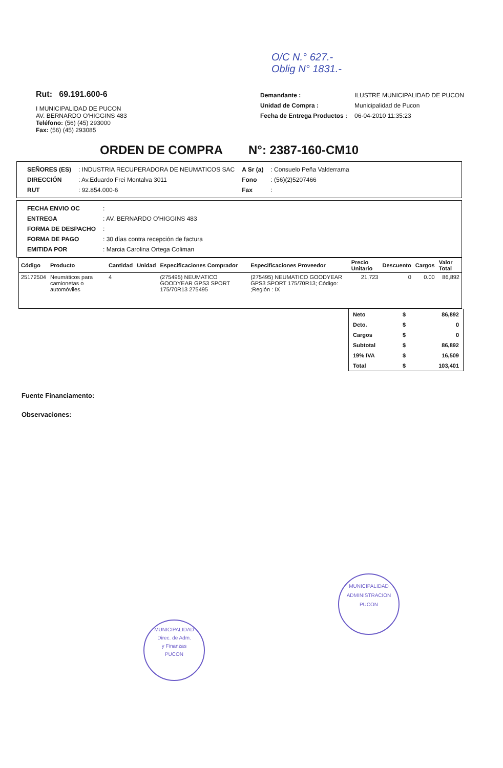O/C N.° 627.-
Oblig N° 1831.-
Rut: 69.191.600-6
I MUNICIPALIDAD DE PUCON
AV. BERNARDO O'HIGGINS 483
Teléfono: (56) (45) 293000
Fax: (56) (45) 293085
| Demandante : | ILUSTRE MUNICIPALIDAD DE PUCON |
| Unidad de Compra : | Municipalidad de Pucon |
| Fecha de Entrega Productos : | 06-04-2010 11:35:23 |
ORDEN DE COMPRA N°: 2387-160-CM10
| SEÑORES (ES) | : INDUSTRIA RECUPERADORA DE NEUMATICOS SAC | A Sr (a) | : Consuelo Peña Valderrama |
| DIRECCIÓN | : Av.Eduardo Frei Montalva 3011 | Fono | : (56)(2)5207466 |
| RUT | : 92.854.000-6 | Fax | : |
| FECHA ENVIO OC | : |
| ENTREGA | : AV. BERNARDO O'HIGGINS 483 |
| FORMA DE DESPACHO | : |
| FORMA DE PAGO | : 30 días contra recepción de factura |
| EMITIDA POR | : Marcia Carolina Ortega Coliman |
| Código | Producto | Cantidad | Unidad | Especificaciones Comprador | Especificaciones Proveedor | Precio Unitario | Descuento | Cargos | Valor Total |
| --- | --- | --- | --- | --- | --- | --- | --- | --- | --- |
| 25172504 | Neumáticos para camionetas o automóviles | 4 | | (275495) NEUMATICO GOODYEAR GPS3 SPORT 175/70R13 275495 | (275495) NEUMATICO GOODYEAR GPS3 SPORT 175/70R13; Código: ;Región : IX | 21,723 | 0 | 0.00 | 86,892 |
| Neto | $ | 86,892 |
| Dcto. | $ | 0 |
| Cargos | $ | 0 |
| Subtotal | $ | 86,892 |
| 19% IVA | $ | 16,509 |
| Total | $ | 103,401 |
Fuente Financiamento:
Observaciones:
MUNICIPALIDAD
Direc. de Adm.
y Finanzas
PUCON
MUNICIPALIDAD
ADMINISTRACION
PUCON